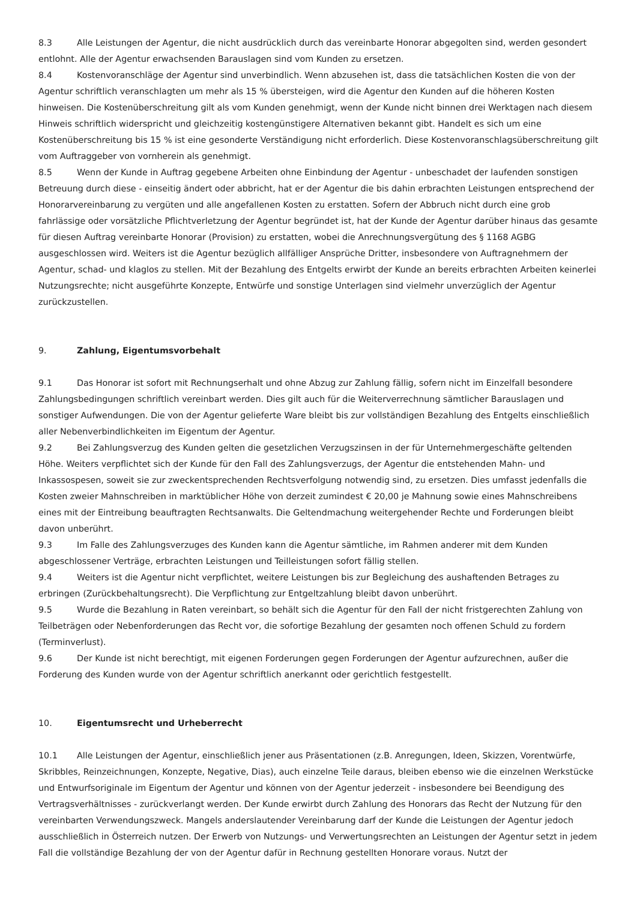8.3 Alle Leistungen der Agentur, die nicht ausdrücklich durch das vereinbarte Honorar abgegolten sind, werden gesondert entlohnt. Alle der Agentur erwachsenden Barauslagen sind vom Kunden zu ersetzen.
8.4 Kostenvoranschläge der Agentur sind unverbindlich. Wenn abzusehen ist, dass die tatsächlichen Kosten die von der Agentur schriftlich veranschlagten um mehr als 15 % übersteigen, wird die Agentur den Kunden auf die höheren Kosten hinweisen. Die Kostenüberschreitung gilt als vom Kunden genehmigt, wenn der Kunde nicht binnen drei Werktagen nach diesem Hinweis schriftlich widerspricht und gleichzeitig kostengünstigere Alternativen bekannt gibt. Handelt es sich um eine Kostenüberschreitung bis 15 % ist eine gesonderte Verständigung nicht erforderlich. Diese Kostenvoranschlagsüberschreitung gilt vom Auftraggeber von vornherein als genehmigt.
8.5 Wenn der Kunde in Auftrag gegebene Arbeiten ohne Einbindung der Agentur - unbeschadet der laufenden sonstigen Betreuung durch diese - einseitig ändert oder abbricht, hat er der Agentur die bis dahin erbrachten Leistungen entsprechend der Honorarvereinbarung zu vergüten und alle angefallenen Kosten zu erstatten. Sofern der Abbruch nicht durch eine grob fahrlässige oder vorsätzliche Pflichtverletzung der Agentur begründet ist, hat der Kunde der Agentur darüber hinaus das gesamte für diesen Auftrag vereinbarte Honorar (Provision) zu erstatten, wobei die Anrechnungsvergütung des § 1168 AGBG ausgeschlossen wird. Weiters ist die Agentur bezüglich allfälliger Ansprüche Dritter, insbesondere von Auftragnehmern der Agentur, schad- und klaglos zu stellen. Mit der Bezahlung des Entgelts erwirbt der Kunde an bereits erbrachten Arbeiten keinerlei Nutzungsrechte; nicht ausgeführte Konzepte, Entwürfe und sonstige Unterlagen sind vielmehr unverzüglich der Agentur zurückzustellen.
9. Zahlung, Eigentumsvorbehalt
9.1 Das Honorar ist sofort mit Rechnungserhalt und ohne Abzug zur Zahlung fällig, sofern nicht im Einzelfall besondere Zahlungsbedingungen schriftlich vereinbart werden. Dies gilt auch für die Weiterverrechnung sämtlicher Barauslagen und sonstiger Aufwendungen. Die von der Agentur gelieferte Ware bleibt bis zur vollständigen Bezahlung des Entgelts einschließlich aller Nebenverbindlichkeiten im Eigentum der Agentur.
9.2 Bei Zahlungsverzug des Kunden gelten die gesetzlichen Verzugszinsen in der für Unternehmergeschäfte geltenden Höhe. Weiters verpflichtet sich der Kunde für den Fall des Zahlungsverzugs, der Agentur die entstehenden Mahn- und Inkassospesen, soweit sie zur zweckentsprechenden Rechtsverfolgung notwendig sind, zu ersetzen. Dies umfasst jedenfalls die Kosten zweier Mahnschreiben in marktüblicher Höhe von derzeit zumindest € 20,00 je Mahnung sowie eines Mahnschreibens eines mit der Eintreibung beauftragten Rechtsanwalts. Die Geltendmachung weitergehender Rechte und Forderungen bleibt davon unberührt.
9.3 Im Falle des Zahlungsverzuges des Kunden kann die Agentur sämtliche, im Rahmen anderer mit dem Kunden abgeschlossener Verträge, erbrachten Leistungen und Teilleistungen sofort fällig stellen.
9.4 Weiters ist die Agentur nicht verpflichtet, weitere Leistungen bis zur Begleichung des aushaftenden Betrages zu erbringen (Zurückbehaltungsrecht). Die Verpflichtung zur Entgeltzahlung bleibt davon unberührt.
9.5 Wurde die Bezahlung in Raten vereinbart, so behält sich die Agentur für den Fall der nicht fristgerechten Zahlung von Teilbeträgen oder Nebenforderungen das Recht vor, die sofortige Bezahlung der gesamten noch offenen Schuld zu fordern (Terminverlust).
9.6 Der Kunde ist nicht berechtigt, mit eigenen Forderungen gegen Forderungen der Agentur aufzurechnen, außer die Forderung des Kunden wurde von der Agentur schriftlich anerkannt oder gerichtlich festgestellt.
10. Eigentumsrecht und Urheberrecht
10.1 Alle Leistungen der Agentur, einschließlich jener aus Präsentationen (z.B. Anregungen, Ideen, Skizzen, Vorentwürfe, Skribbles, Reinzeichnungen, Konzepte, Negative, Dias), auch einzelne Teile daraus, bleiben ebenso wie die einzelnen Werkstücke und Entwurfsoriginale im Eigentum der Agentur und können von der Agentur jederzeit - insbesondere bei Beendigung des Vertragsverhältnisses - zurückverlangt werden. Der Kunde erwirbt durch Zahlung des Honorars das Recht der Nutzung für den vereinbarten Verwendungszweck. Mangels anderslautender Vereinbarung darf der Kunde die Leistungen der Agentur jedoch ausschließlich in Österreich nutzen. Der Erwerb von Nutzungs- und Verwertungsrechten an Leistungen der Agentur setzt in jedem Fall die vollständige Bezahlung der von der Agentur dafür in Rechnung gestellten Honorare voraus. Nutzt der